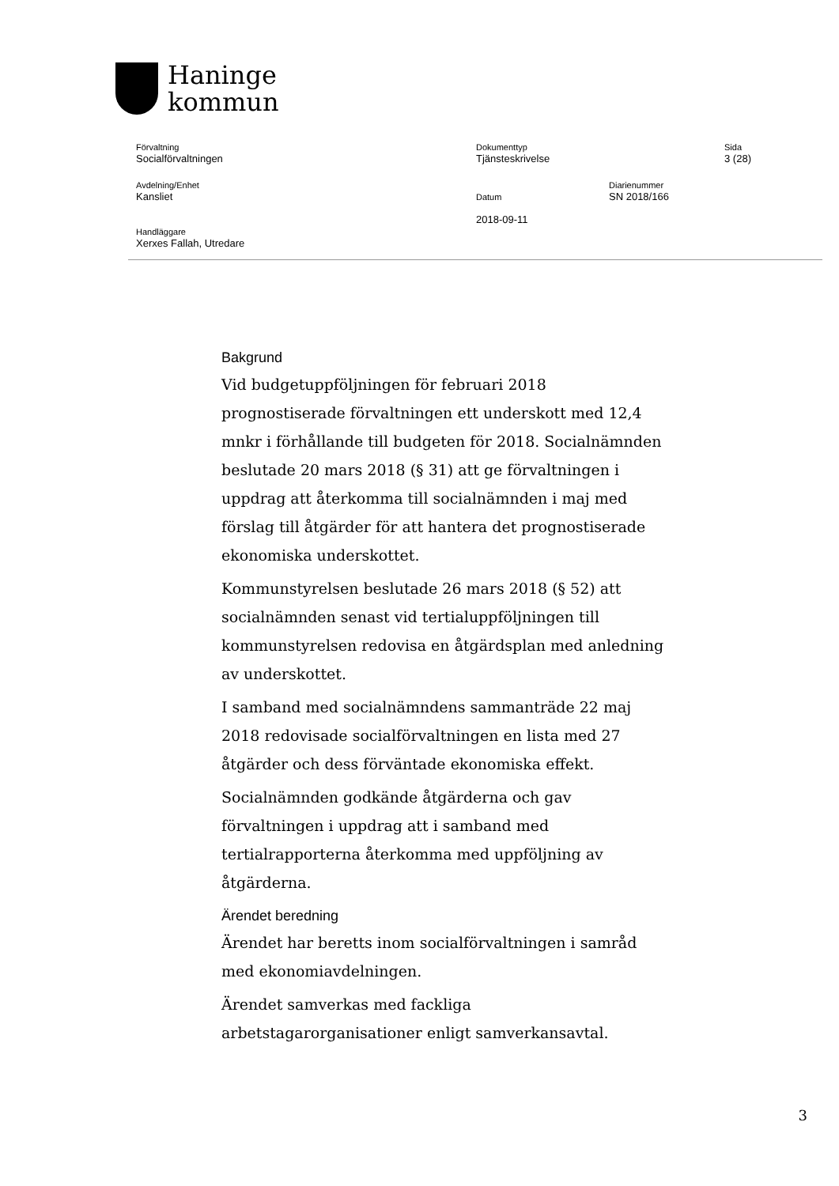Haninge
kommun
Förvaltning
Socialförvaltningen
Dokumenttyp
Tjänsteskrivelse
Sida
3 (28)
Avdelning/Enhet
Kansliet
Datum Diarienummer
SN 2018/166
Handläggare
Xerxes Fallah, Utredare
2018-09-11
Bakgrund
Vid budgetuppföljningen för februari 2018 prognostiserade förvaltningen ett underskott med 12,4 mnkr i förhållande till budgeten för 2018. Socialnämnden beslutade 20 mars 2018 (§ 31) att ge förvaltningen i uppdrag att återkomma till socialnämnden i maj med förslag till åtgärder för att hantera det prognostiserade ekonomiska underskottet.
Kommunstyrelsen beslutade 26 mars 2018 (§ 52) att socialnämnden senast vid tertialuppföljningen till kommunstyrelsen redovisa en åtgärdsplan med anledning av underskottet.
I samband med socialnämndens sammanträde 22 maj 2018 redovisade socialförvaltningen en lista med 27 åtgärder och dess förväntade ekonomiska effekt.
Socialnämnden godkände åtgärderna och gav förvaltningen i uppdrag att i samband med tertialrapporterna återkomma med uppföljning av åtgärderna.
Ärendet beredning
Ärendet har beretts inom socialförvaltningen i samråd med ekonomiavdelningen.
Ärendet samverkas med fackliga arbetstagarorganisationer enligt samverkansavtal.
3